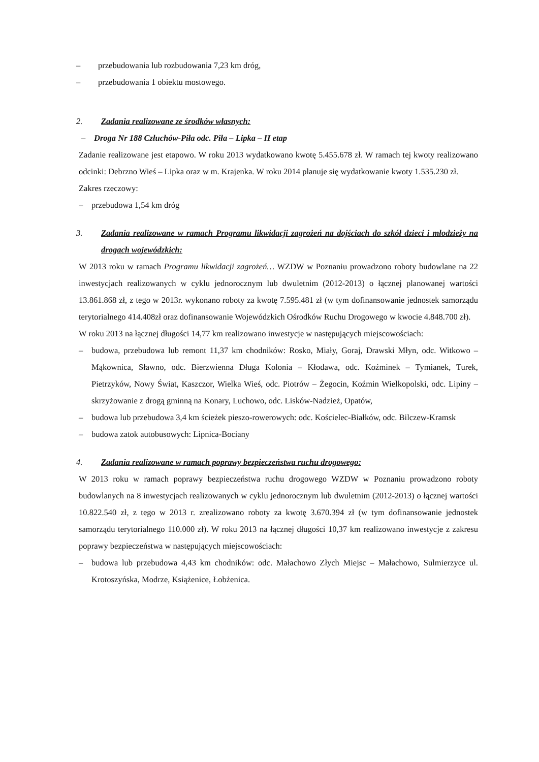– przebudowania lub rozbudowania 7,23 km dróg,
– przebudowania 1 obiektu mostowego.
2. Zadania realizowane ze środków własnych:
– Droga Nr 188 Człuchów-Piła odc. Piła – Lipka – II etap
Zadanie realizowane jest etapowo. W roku 2013 wydatkowano kwotę 5.455.678 zł. W ramach tej kwoty realizowano odcinki: Debrzno Wieś – Lipka oraz w m. Krajenka. W roku 2014 planuje się wydatkowanie kwoty 1.535.230 zł.
Zakres rzeczowy:
– przebudowa 1,54 km dróg
3. Zadania realizowane w ramach Programu likwidacji zagrożeń na dojściach do szkół dzieci i młodzieży na drogach wojewódzkich:
W 2013 roku w ramach Programu likwidacji zagrożeń… WZDW w Poznaniu prowadzono roboty budowlane na 22 inwestycjach realizowanych w cyklu jednorocznym lub dwuletnim (2012-2013) o łącznej planowanej wartości 13.861.868 zł, z tego w 2013r. wykonano roboty za kwotę 7.595.481 zł (w tym dofinansowanie jednostek samorządu terytorialnego 414.408zł oraz dofinansowanie Wojewódzkich Ośrodków Ruchu Drogowego w kwocie 4.848.700 zł).
W roku 2013 na łącznej długości 14,77 km realizowano inwestycje w następujących miejscowościach:
– budowa, przebudowa lub remont 11,37 km chodników: Rosko, Miały, Goraj, Drawski Młyn, odc. Witkowo – Mąkownica, Sławno, odc. Bierzwienna Długa Kolonia – Kłodawa, odc. Koźminek – Tymianek, Turek, Pietrzyków, Nowy Świat, Kaszczor, Wielka Wieś, odc. Piotrów – Żegocin, Koźmin Wielkopolski, odc. Lipiny – skrzyżowanie z drogą gminną na Konary, Luchowo, odc. Lisków-Nadzież, Opatów,
– budowa lub przebudowa 3,4 km ścieżek pieszo-rowerowych: odc. Kościelec-Białków, odc. Bilczew-Kramsk
– budowa zatok autobusowych: Lipnica-Bociany
4. Zadania realizowane w ramach poprawy bezpieczeństwa ruchu drogowego:
W 2013 roku w ramach poprawy bezpieczeństwa ruchu drogowego WZDW w Poznaniu prowadzono roboty budowlanych na 8 inwestycjach realizowanych w cyklu jednorocznym lub dwuletnim (2012-2013) o łącznej wartości 10.822.540 zł, z tego w 2013 r. zrealizowano roboty za kwotę 3.670.394 zł (w tym dofinansowanie jednostek samorządu terytorialnego 110.000 zł). W roku 2013 na łącznej długości 10,37 km realizowano inwestycje z zakresu poprawy bezpieczeństwa w następujących miejscowościach:
– budowa lub przebudowa 4,43 km chodników: odc. Małachowo Złych Miejsc – Małachowo, Sulmierzyce ul. Krotoszyńska, Modrze, Książenice, Łobżenica.